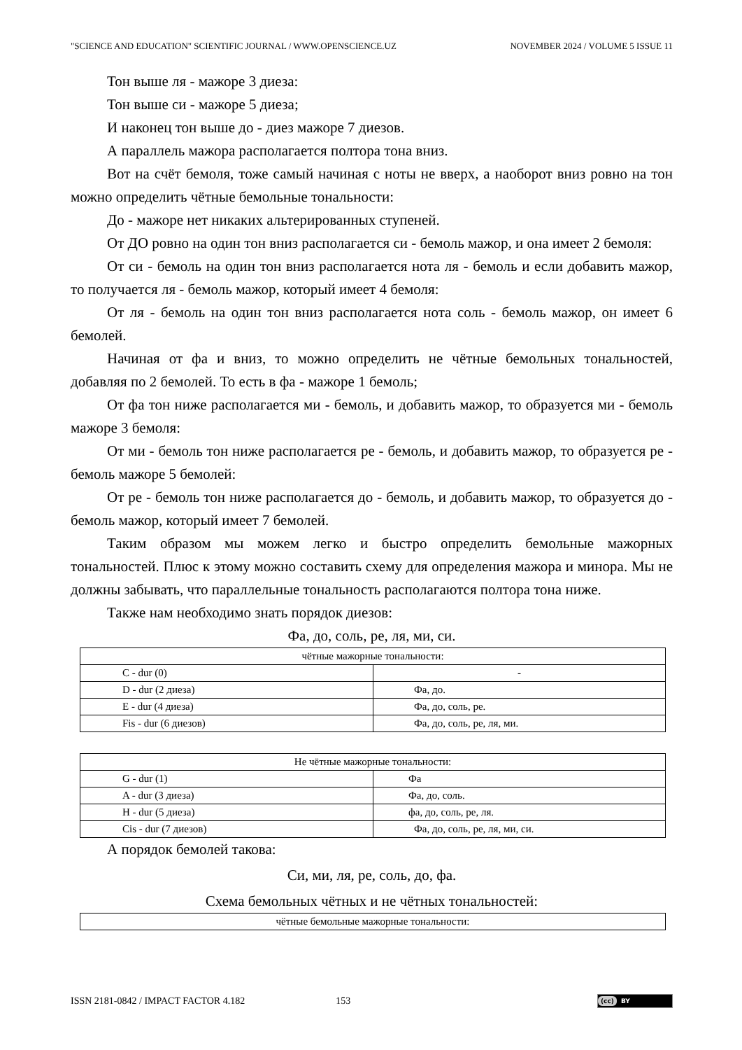"SCIENCE AND EDUCATION" SCIENTIFIC JOURNAL / WWW.OPENSCIENCE.UZ NOVEMBER 2024 / VOLUME 5 ISSUE 11
Тон выше ля - мажоре 3 диеза:
Тон выше си - мажоре 5 диеза;
И наконец тон выше до - диез мажоре 7 диезов.
А параллель мажора располагается полтора тона вниз.
Вот на счёт бемоля, тоже самый начиная с ноты не вверх, а наоборот вниз ровно на тон можно определить чётные бемольные тональности:
До - мажоре нет никаких альтерированных ступеней.
От ДО ровно на один тон вниз располагается си - бемоль мажор, и она имеет 2 бемоля:
От си - бемоль на один тон вниз располагается нота ля - бемоль и если добавить мажор, то получается ля - бемоль мажор, который имеет 4 бемоля:
От ля - бемоль на один тон вниз располагается нота соль - бемоль мажор, он имеет 6 бемолей.
Начиная от фа и вниз, то можно определить не чётные бемольных тональностей, добавляя по 2 бемолей. То есть в фа - мажоре 1 бемоль;
От фа тон ниже располагается ми - бемоль, и добавить мажор, то образуется ми - бемоль мажоре 3 бемоля:
От ми - бемоль тон ниже располагается ре - бемоль, и добавить мажор, то образуется ре - бемоль мажоре 5 бемолей:
От ре - бемоль тон ниже располагается до - бемоль, и добавить мажор, то образуется до - бемоль мажор, который имеет 7 бемолей.
Таким образом мы можем легко и быстро определить бемольные мажорных тональностей. Плюс к этому можно составить схему для определения мажора и минора. Мы не должны забывать, что параллельные тональность располагаются полтора тона ниже.
Также нам необходимо знать порядок диезов:
Фа, до, соль, ре, ля, ми, си.
| чётные мажорные тональности: | |
| C - dur (0) | - |
| D - dur (2 диеза) | Фа, до. |
| E - dur (4 диеза) | Фа, до, соль, ре. |
| Fis - dur (6 диезов) | Фа, до, соль, ре, ля, ми. |
| Не чётные мажорные тональности: | |
| G - dur (1) | Фа |
| A - dur (3 диеза) | Фа, до, соль. |
| H - dur (5 диеза) | фа, до, соль, ре, ля. |
| Cis - dur (7 диезов) | Фа, до, соль, ре, ля, ми, си. |
А порядок бемолей такова:
Си, ми, ля, ре, соль, до, фа.
Схема бемольных чётных и не чётных тональностей:
| чётные бемольные мажорные тональности: |
ISSN 2181-0842 / IMPACT FACTOR 4.182 153
(cc) BY